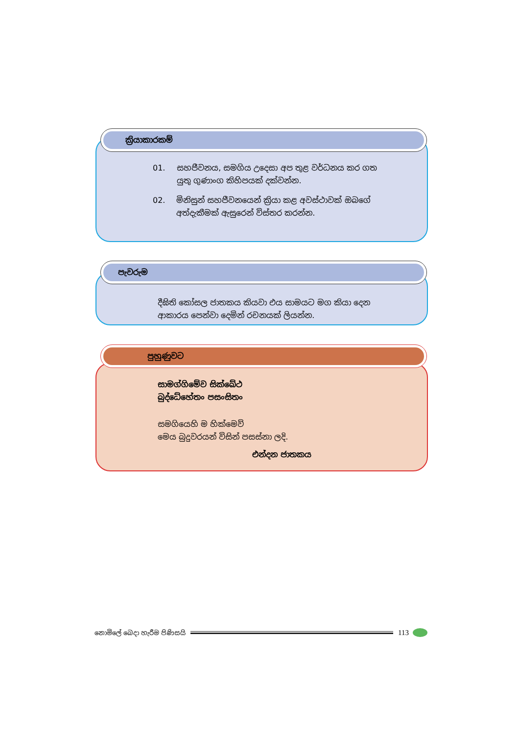ක්‍රියාකාරකම්
01. සහජීවනය, සමගිය උදෙසා අප තුළ වර්ධනය කර ගත යුතු ගුණාංග කිහිපයක් දක්වන්න.
02. මිනිසුන් සහජීවනයෙන් ක්‍රියා කළ අවස්ථාවක් ඔබගේ අත්දැකීමක් ඇසුරෙන් විස්තර කරන්න.
පැවරුම
දීඝිති කෝසල ජාතකය කියවා එය සාමයට මග කියා දෙන ආකාරය පෙන්වා දෙමින් රචනයක් ලියන්න.
පුහුණුවට
සාමග්ගිමේව සික්ඛේථ
බුද්ධේහේතං පසංසිතං
සමගියෙහි ම හික්මෙව්
මෙය බුදුවරයන් විසින් පසස්නා ලදි.
එන්දන ජාතකය
නොමිලේ බෙදා හැරීම පිණිසයි 113